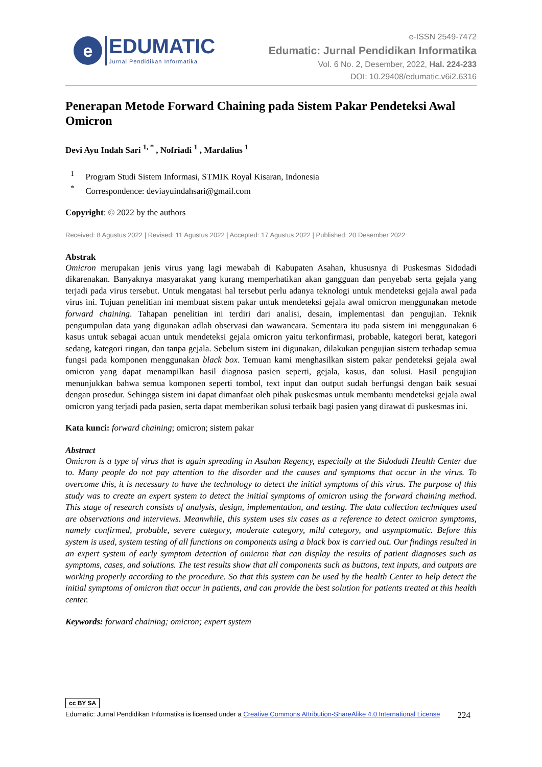e
EDUMATIC
Jurnal Pendidikan Informatika
e-ISSN 2549-7472
Edumatic: Jurnal Pendidikan Informatika
Vol. 6 No. 2, Desember, 2022, Hal. 224-233
DOI: 10.29408/edumatic.v6i2.6316
Penerapan Metode Forward Chaining pada Sistem Pakar Pendeteksi Awal Omicron
Devi Ayu Indah Sari <sup>1, *</sup> , Nofriadi <sup>1</sup> , Mardalius <sup>1</sup>
<sup>1</sup> Program Studi Sistem Informasi, STMIK Royal Kisaran, Indonesia
<sup>*</sup> Correspondence: deviayuindahsari@gmail.com
Copyright: © 2022 by the authors
Received: 8 Agustus 2022 | Revised: 11 Agustus 2022 | Accepted: 17 Agustus 2022 | Published: 20 Desember 2022
Abstrak
Omicron merupakan jenis virus yang lagi mewabah di Kabupaten Asahan, khususnya di Puskesmas Sidodadi dikarenakan. Banyaknya masyarakat yang kurang memperhatikan akan gangguan dan penyebab serta gejala yang terjadi pada virus tersebut. Untuk mengatasi hal tersebut perlu adanya teknologi untuk mendeteksi gejala awal pada virus ini. Tujuan penelitian ini membuat sistem pakar untuk mendeteksi gejala awal omicron menggunakan metode forward chaining. Tahapan penelitian ini terdiri dari analisi, desain, implementasi dan pengujian. Teknik pengumpulan data yang digunakan adlah observasi dan wawancara. Sementara itu pada sistem ini menggunakan 6 kasus untuk sebagai acuan untuk mendeteksi gejala omicron yaitu terkonfirmasi, probable, kategori berat, kategori sedang, kategori ringan, dan tanpa gejala. Sebelum sistem ini digunakan, dilakukan pengujian sistem terhadap semua fungsi pada komponen menggunakan black box. Temuan kami menghasilkan sistem pakar pendeteksi gejala awal omicron yang dapat menampilkan hasil diagnosa pasien seperti, gejala, kasus, dan solusi. Hasil pengujian menunjukkan bahwa semua komponen seperti tombol, text input dan output sudah berfungsi dengan baik sesuai dengan prosedur. Sehingga sistem ini dapat dimanfaat oleh pihak puskesmas untuk membantu mendeteksi gejala awal omicron yang terjadi pada pasien, serta dapat memberikan solusi terbaik bagi pasien yang dirawat di puskesmas ini.
Kata kunci: forward chaining; omicron; sistem pakar
Abstract
Omicron is a type of virus that is again spreading in Asahan Regency, especially at the Sidodadi Health Center due to. Many people do not pay attention to the disorder and the causes and symptoms that occur in the virus. To overcome this, it is necessary to have the technology to detect the initial symptoms of this virus. The purpose of this study was to create an expert system to detect the initial symptoms of omicron using the forward chaining method. This stage of research consists of analysis, design, implementation, and testing. The data collection techniques used are observations and interviews. Meanwhile, this system uses six cases as a reference to detect omicron symptoms, namely confirmed, probable, severe category, moderate category, mild category, and asymptomatic. Before this system is used, system testing of all functions on components using a black box is carried out. Our findings resulted in an expert system of early symptom detection of omicron that can display the results of patient diagnoses such as symptoms, cases, and solutions. The test results show that all components such as buttons, text inputs, and outputs are working properly according to the procedure. So that this system can be used by the health Center to help detect the initial symptoms of omicron that occur in patients, and can provide the best solution for patients treated at this health center.
Keywords: forward chaining; omicron; expert system
cc BY SA
Edumatic: Jurnal Pendidikan Informatika is licensed under a Creative Commons Attribution-ShareAlike 4.0 International License 224